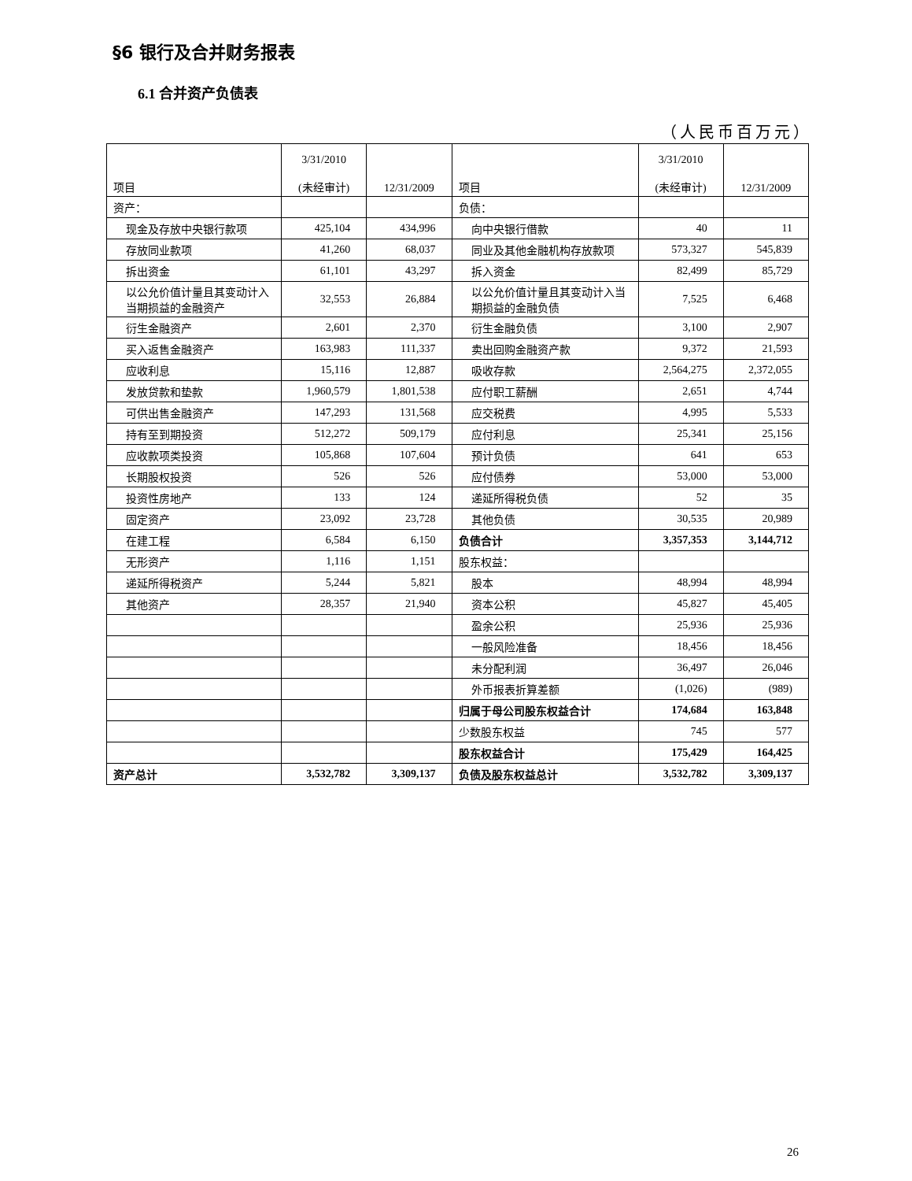§6 银行及合并财务报表
6.1 合并资产负债表
（人民币百万元）
| 项目 | 3/31/2010 (未经审计) | 12/31/2009 | 项目 | 3/31/2010 (未经审计) | 12/31/2009 |
| --- | --- | --- | --- | --- | --- |
| 资产： | | | 负债： | | |
| 现金及存放中央银行款项 | 425,104 | 434,996 | 向中央银行借款 | 40 | 11 |
| 存放同业款项 | 41,260 | 68,037 | 同业及其他金融机构存放款项 | 573,327 | 545,839 |
| 拆出资金 | 61,101 | 43,297 | 拆入资金 | 82,499 | 85,729 |
| 以公允价值计量且其变动计入当期损益的金融资产 | 32,553 | 26,884 | 以公允价值计量且其变动计入当期损益的金融负债 | 7,525 | 6,468 |
| 衍生金融资产 | 2,601 | 2,370 | 衍生金融负债 | 3,100 | 2,907 |
| 买入返售金融资产 | 163,983 | 111,337 | 卖出回购金融资产款 | 9,372 | 21,593 |
| 应收利息 | 15,116 | 12,887 | 吸收存款 | 2,564,275 | 2,372,055 |
| 发放贷款和垫款 | 1,960,579 | 1,801,538 | 应付职工薪酬 | 2,651 | 4,744 |
| 可供出售金融资产 | 147,293 | 131,568 | 应交税费 | 4,995 | 5,533 |
| 持有至到期投资 | 512,272 | 509,179 | 应付利息 | 25,341 | 25,156 |
| 应收款项类投资 | 105,868 | 107,604 | 预计负债 | 641 | 653 |
| 长期股权投资 | 526 | 526 | 应付债券 | 53,000 | 53,000 |
| 投资性房地产 | 133 | 124 | 递延所得税负债 | 52 | 35 |
| 固定资产 | 23,092 | 23,728 | 其他负债 | 30,535 | 20,989 |
| 在建工程 | 6,584 | 6,150 | 负债合计 | 3,357,353 | 3,144,712 |
| 无形资产 | 1,116 | 1,151 | 股东权益： | | |
| 递延所得税资产 | 5,244 | 5,821 | 股本 | 48,994 | 48,994 |
| 其他资产 | 28,357 | 21,940 | 资本公积 | 45,827 | 45,405 |
| | | | 盈余公积 | 25,936 | 25,936 |
| | | | 一般风险准备 | 18,456 | 18,456 |
| | | | 未分配利润 | 36,497 | 26,046 |
| | | | 外币报表折算差额 | (1,026) | (989) |
| | | | 归属于母公司股东权益合计 | 174,684 | 163,848 |
| | | | 少数股东权益 | 745 | 577 |
| | | | 股东权益合计 | 175,429 | 164,425 |
| 资产总计 | 3,532,782 | 3,309,137 | 负债及股东权益总计 | 3,532,782 | 3,309,137 |
26